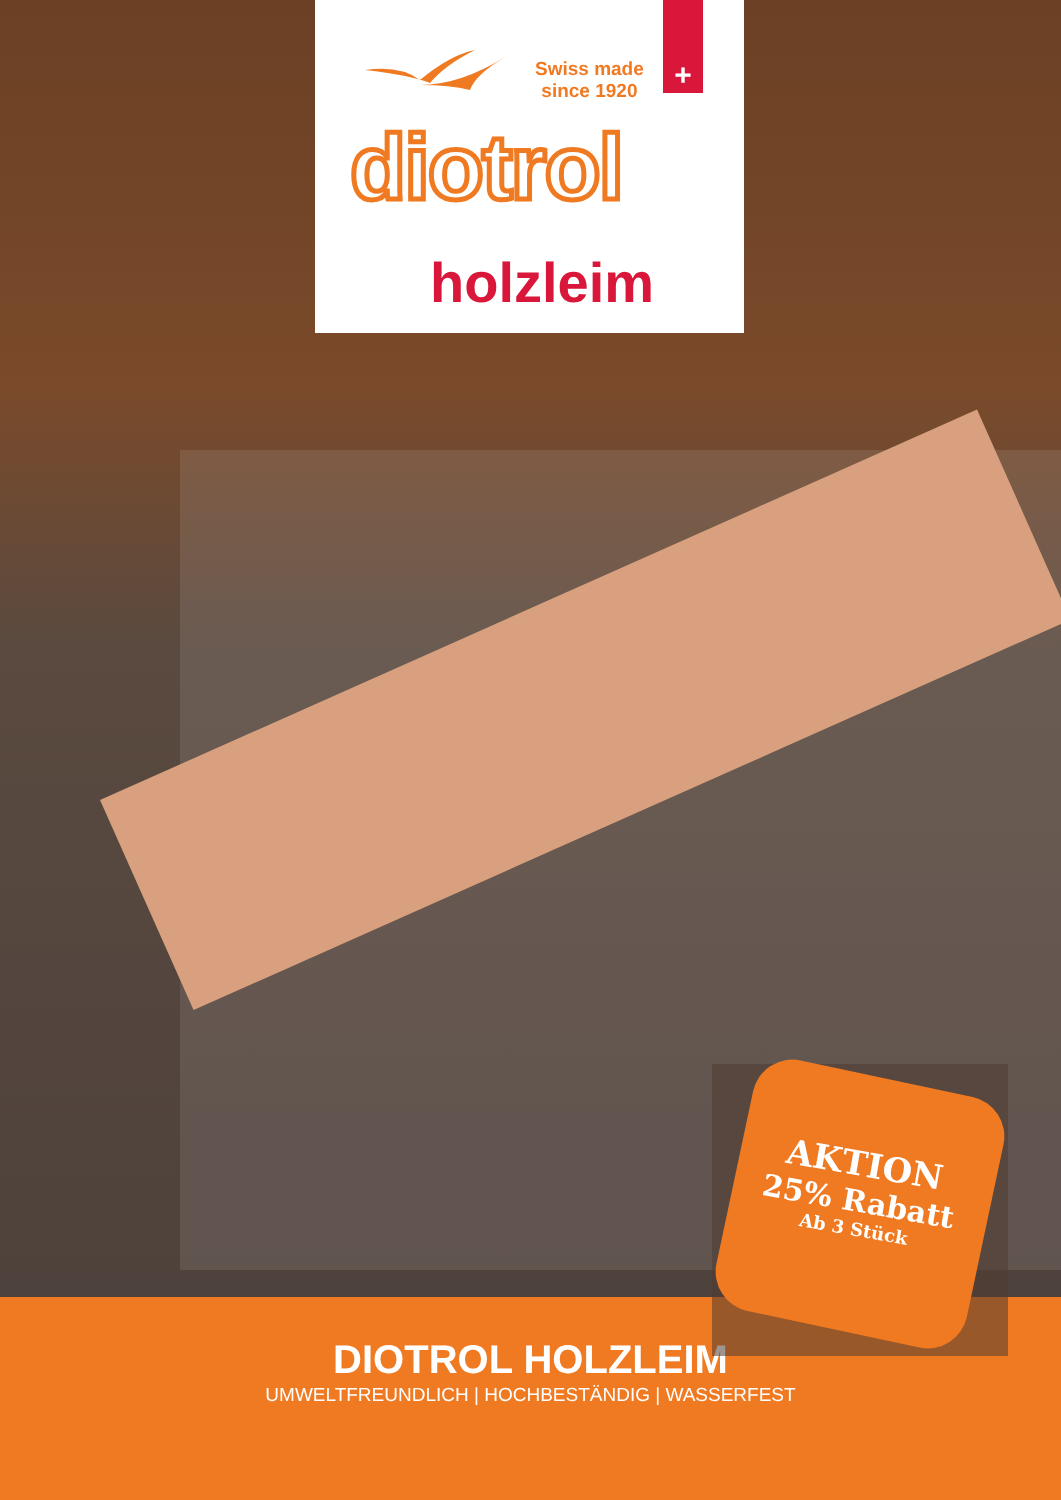Swiss made
since 1920
+
diotrol
holzleim
AKTION
25% Rabatt
Ab 3 Stück
DIOTROL HOLZLEIM
UMWELTFREUNDLICH | HOCHBESTÄNDIG | WASSERFEST